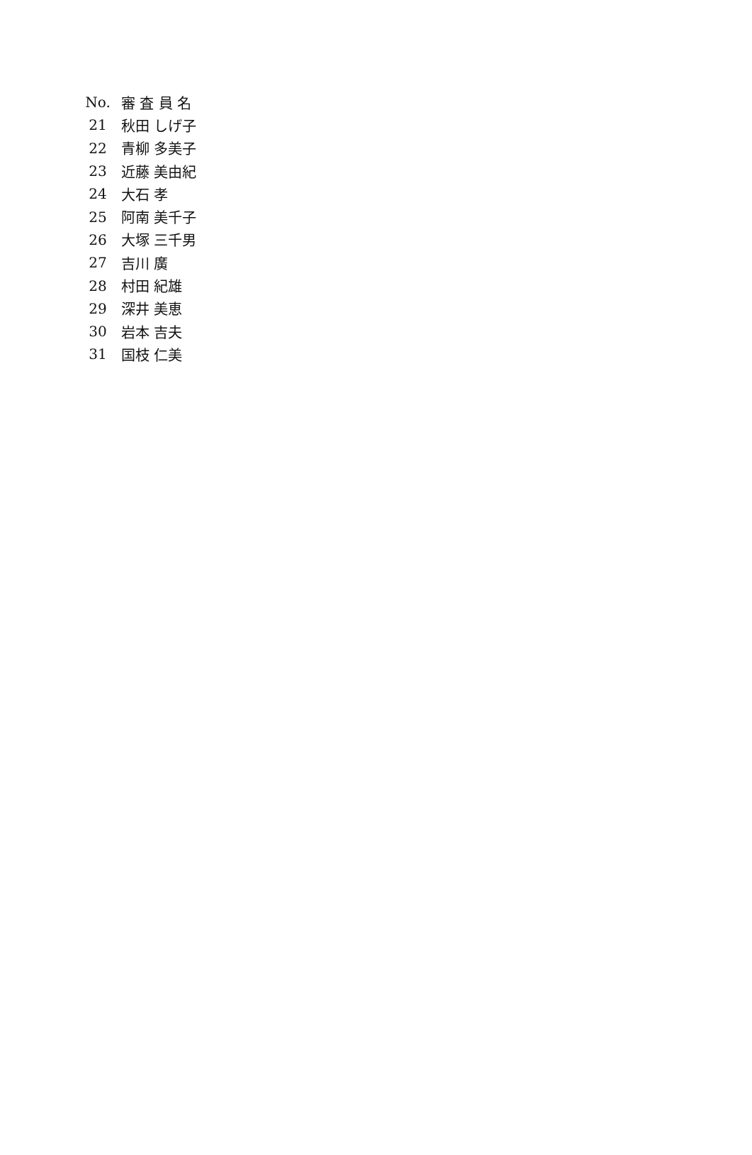| No. | 審 査 員 名 |
| --- | --- |
| 21 | 秋田 しげ子 |
| 22 | 青柳 多美子 |
| 23 | 近藤 美由紀 |
| 24 | 大石 孝 |
| 25 | 阿南 美千子 |
| 26 | 大塚 三千男 |
| 27 | 吉川 廣 |
| 28 | 村田 紀雄 |
| 29 | 深井 美恵 |
| 30 | 岩本 吉夫 |
| 31 | 国枝 仁美 |